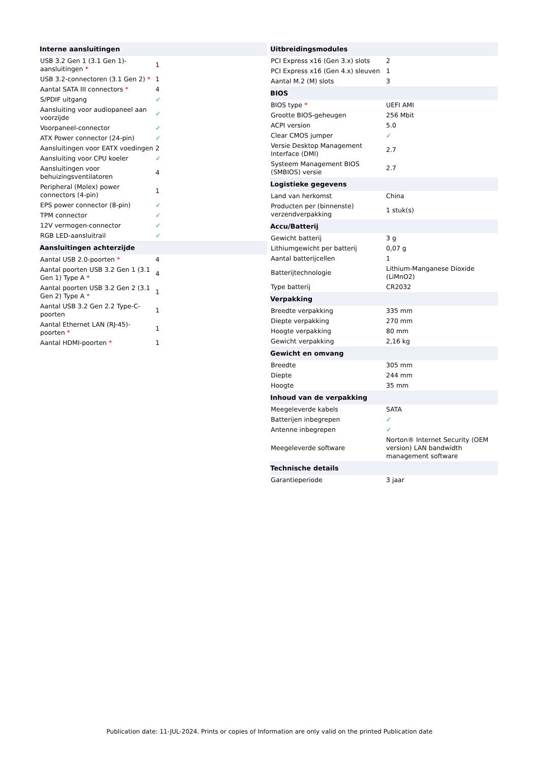| Interne aansluitingen | |
| --- | --- |
| USB 3.2 Gen 1 (3.1 Gen 1)-aansluitingen * | 1 |
| USB 3.2-connectoren (3.1 Gen 2) * | 1 |
| Aantal SATA III connectors * | 4 |
| S/PDIF uitgang | ✓ |
| Aansluiting voor audiopaneel aan voorzijde | ✓ |
| Voorpaneel-connector | ✓ |
| ATX Power connector (24-pin) | ✓ |
| Aansluitingen voor EATX voedingen | 2 |
| Aansluiting voor CPU koeler | ✓ |
| Aansluitingen voor behuizingsventilatoren | 4 |
| Peripheral (Molex) power connectors (4-pin) | 1 |
| EPS power connector (8-pin) | ✓ |
| TPM connector | ✓ |
| 12V vermogen-connector | ✓ |
| RGB LED-aansluitrail | ✓ |
| Aansluitingen achterzijde | |
| Aantal USB 2.0-poorten * | 4 |
| Aantal poorten USB 3.2 Gen 1 (3.1 Gen 1) Type A * | 4 |
| Aantal poorten USB 3.2 Gen 2 (3.1 Gen 2) Type A * | 1 |
| Aantal USB 3.2 Gen 2.2 Type-C-poorten | 1 |
| Aantal Ethernet LAN (RJ-45)-poorten * | 1 |
| Aantal HDMI-poorten * | 1 |
| Uitbreidingsmodules | |
| --- | --- |
| PCI Express x16 (Gen 3.x) slots | 2 |
| PCI Express x16 (Gen 4.x) sleuven | 1 |
| Aantal M.2 (M) slots | 3 |
| BIOS | |
| BIOS type * | UEFI AMI |
| Grootte BIOS-geheugen | 256 Mbit |
| ACPI version | 5.0 |
| Clear CMOS jumper | ✓ |
| Versie Desktop Management Interface (DMI) | 2.7 |
| Systeem Management BIOS (SMBIOS) versie | 2.7 |
| Logistieke gegevens | |
| Land van herkomst | China |
| Producten per (binnenste) verzendverpakking | 1 stuk(s) |
| Accu/Batterij | |
| Gewicht batterij | 3 g |
| Lithiumgewicht per batterij | 0,07 g |
| Aantal batterijcellen | 1 |
| Batterijtechnologie | Lithium-Manganese Dioxide (LiMnO2) |
| Type batterij | CR2032 |
| Verpakking | |
| Breedte verpakking | 335 mm |
| Diepte verpakking | 270 mm |
| Hoogte verpakking | 80 mm |
| Gewicht verpakking | 2,16 kg |
| Gewicht en omvang | |
| Breedte | 305 mm |
| Diepte | 244 mm |
| Hoogte | 35 mm |
| Inhoud van de verpakking | |
| Meegeleverde kabels | SATA |
| Batterijen inbegrepen | ✓ |
| Antenne inbegrepen | ✓ |
| Meegeleverde software | Norton® Internet Security (OEM version) LAN bandwidth management software |
| Technische details | |
| Garantieperiode | 3 jaar |
Publication date: 11-JUL-2024. Prints or copies of Information are only valid on the printed Publication date